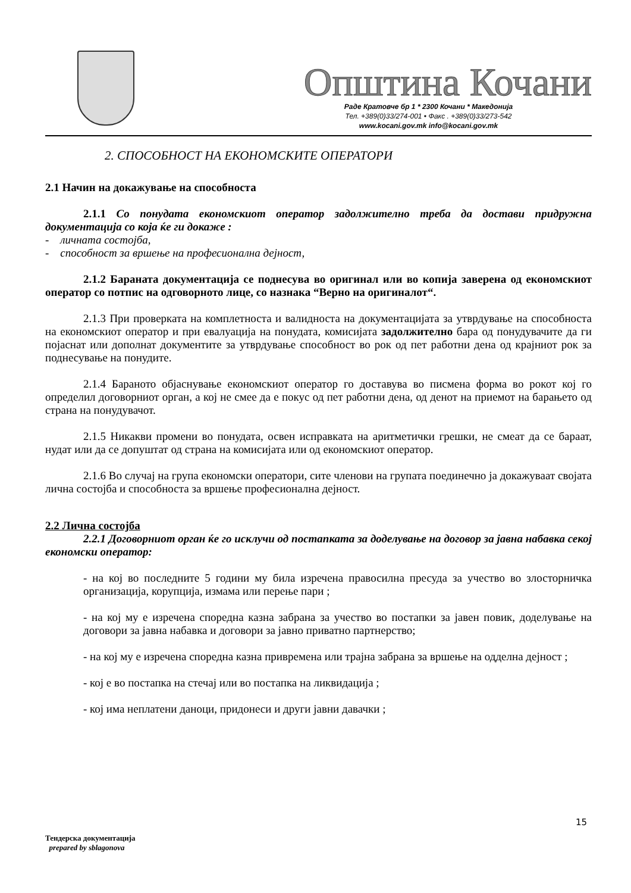Општина Кочани
Раде Кратовче бр 1 * 2300 Кочани * Македонија
Тел. +389(0)33/274-001 • Факс . +389(0)33/273-542
www.kocani.gov.mk info@kocani.gov.mk
2. СПОСОБНОСТ НА ЕКОНОМСКИТЕ ОПЕРАТОРИ
2.1 Начин на докажување на способноста
2.1.1 Со понудата економскиот оператор задолжително треба да достави придружна документација со која ќе ги докаже :
- личната состојба,
- способност за вршење на професионална дејност,
2.1.2 Бараната документација се поднесува во оригинал или во копија заверена од економскиот оператор со потпис на одговорното лице, со назнака “Верно на оригиналот“.
2.1.3 При проверката на комплетноста и валидноста на документацијата за утврдување на способноста на економскиот оператор и при евалуација на понудата, комисијата задолжително бара од понудувачите да ги појаснат или дополнат документите за утврдување способност во рок од пет работни дена од крајниот рок за поднесување на понудите.
2.1.4 Бараното објаснување економскиот оператор го доставува во писмена форма во рокот кој го определил договорниот орган, а кој не смее да е покус од пет работни дена, од денот на приемот на барањето од страна на понудувачот.
2.1.5 Никакви промени во понудата, освен исправката на аритметички грешки, не смеат да се бараат, нудат или да се допуштат од страна на комисијата или од економскиот оператор.
2.1.6 Во случај на група економски оператори, сите членови на групата поединечно ја докажуваат својата лична состојба и способноста за вршење професионална дејност.
2.2 Лична состојба
2.2.1 Договорниот орган ќе го исклучи од постапката за доделување на договор за јавна набавка секој економски оператор:
- на кој во последните 5 години му била изречена правосилна пресуда за учество во злосторничка организација, корупција, измама или перење пари ;
- на кој му е изречена споредна казна забрана за учество во постапки за јавен повик, доделување на договори за јавна набавка и договори за јавно приватно партнерство;
- на кој му е изречена споредна казна привремена или трајна забрана за вршење на одделна дејност ;
- кој е во постапка на стечај или во постапка на ликвидација ;
- кој има неплатени даноци, придонеси и други јавни давачки ;
15
Тендерска документација
prepared by sblagonova